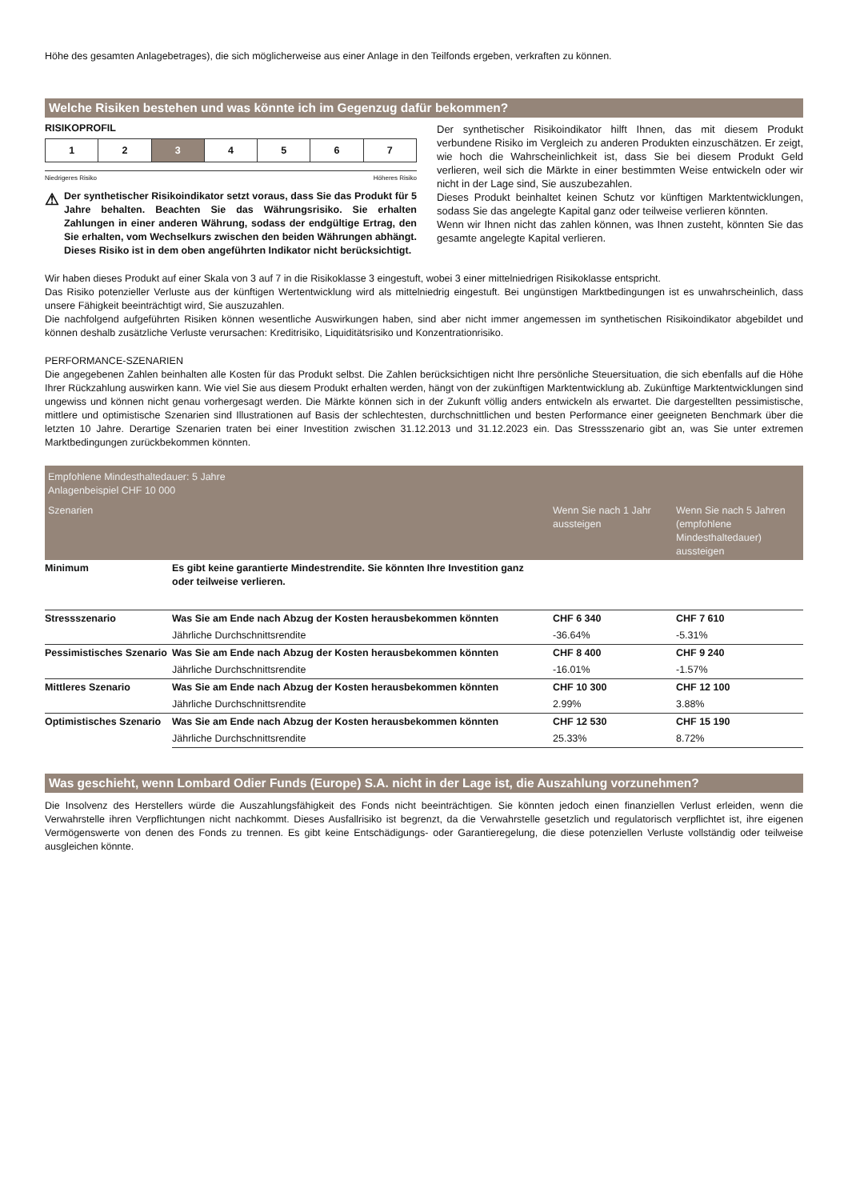Höhe des gesamten Anlagebetrages), die sich möglicherweise aus einer Anlage in den Teilfonds ergeben, verkraften zu können.
Welche Risiken bestehen und was könnte ich im Gegenzug dafür bekommen?
RISIKOPROFIL
| 1 | 2 | 3 | 4 | 5 | 6 | 7 |
Niedrigeres Risiko Höheres Risiko
⚠
Der synthetischer Risikoindikator setzt voraus, dass Sie das Produkt für 5 Jahre behalten. Beachten Sie das Währungsrisiko. Sie erhalten Zahlungen in einer anderen Währung, sodass der endgültige Ertrag, den Sie erhalten, vom Wechselkurs zwischen den beiden Währungen abhängt. Dieses Risiko ist in dem oben angeführten Indikator nicht berücksichtigt.
Der synthetischer Risikoindikator hilft Ihnen, das mit diesem Produkt verbundene Risiko im Vergleich zu anderen Produkten einzuschätzen. Er zeigt, wie hoch die Wahrscheinlichkeit ist, dass Sie bei diesem Produkt Geld verlieren, weil sich die Märkte in einer bestimmten Weise entwickeln oder wir nicht in der Lage sind, Sie auszubezahlen.
Dieses Produkt beinhaltet keinen Schutz vor künftigen Marktentwicklungen, sodass Sie das angelegte Kapital ganz oder teilweise verlieren könnten.
Wenn wir Ihnen nicht das zahlen können, was Ihnen zusteht, könnten Sie das gesamte angelegte Kapital verlieren.
Wir haben dieses Produkt auf einer Skala von 3 auf 7 in die Risikoklasse 3 eingestuft, wobei 3 einer mittelniedrigen Risikoklasse entspricht.
Das Risiko potenzieller Verluste aus der künftigen Wertentwicklung wird als mittelniedrig eingestuft. Bei ungünstigen Marktbedingungen ist es unwahrscheinlich, dass unsere Fähigkeit beeinträchtigt wird, Sie auszuzahlen.
Die nachfolgend aufgeführten Risiken können wesentliche Auswirkungen haben, sind aber nicht immer angemessen im synthetischen Risikoindikator abgebildet und können deshalb zusätzliche Verluste verursachen: Kreditrisiko, Liquiditätsrisiko und Konzentrationrisiko.
PERFORMANCE-SZENARIEN
Die angegebenen Zahlen beinhalten alle Kosten für das Produkt selbst. Die Zahlen berücksichtigen nicht Ihre persönliche Steuersituation, die sich ebenfalls auf die Höhe Ihrer Rückzahlung auswirken kann. Wie viel Sie aus diesem Produkt erhalten werden, hängt von der zukünftigen Marktentwicklung ab. Zukünftige Marktentwicklungen sind ungewiss und können nicht genau vorhergesagt werden. Die Märkte können sich in der Zukunft völlig anders entwickeln als erwartet. Die dargestellten pessimistische, mittlere und optimistische Szenarien sind Illustrationen auf Basis der schlechtesten, durchschnittlichen und besten Performance einer geeigneten Benchmark über die letzten 10 Jahre. Derartige Szenarien traten bei einer Investition zwischen 31.12.2013 und 31.12.2023 ein. Das Stressszenario gibt an, was Sie unter extremen Marktbedingungen zurückbekommen könnten.
| Empfohlene Mindesthaltedauer: 5 Jahre Anlagenbeispiel CHF 10 000 | | | |
| Szenarien | | Wenn Sie nach 1 Jahr aussteigen | Wenn Sie nach 5 Jahren (empfohlene Mindesthaltedauer) aussteigen |
| Minimum | Es gibt keine garantierte Mindestrendite. Sie könnten Ihre Investition ganz oder teilweise verlieren. | | |
| Stressszenario | Was Sie am Ende nach Abzug der Kosten herausbekommen könnten | CHF 6 340 | CHF 7 610 |
| | Jährliche Durchschnittsrendite | -36.64% | -5.31% |
| Pessimistisches Szenario | Was Sie am Ende nach Abzug der Kosten herausbekommen könnten | CHF 8 400 | CHF 9 240 |
| | Jährliche Durchschnittsrendite | -16.01% | -1.57% |
| Mittleres Szenario | Was Sie am Ende nach Abzug der Kosten herausbekommen könnten | CHF 10 300 | CHF 12 100 |
| | Jährliche Durchschnittsrendite | 2.99% | 3.88% |
| Optimistisches Szenario | Was Sie am Ende nach Abzug der Kosten herausbekommen könnten | CHF 12 530 | CHF 15 190 |
| | Jährliche Durchschnittsrendite | 25.33% | 8.72% |
Was geschieht, wenn Lombard Odier Funds (Europe) S.A. nicht in der Lage ist, die Auszahlung vorzunehmen?
Die Insolvenz des Herstellers würde die Auszahlungsfähigkeit des Fonds nicht beeinträchtigen. Sie könnten jedoch einen finanziellen Verlust erleiden, wenn die Verwahrstelle ihren Verpflichtungen nicht nachkommt. Dieses Ausfallrisiko ist begrenzt, da die Verwahrstelle gesetzlich und regulatorisch verpflichtet ist, ihre eigenen Vermögenswerte von denen des Fonds zu trennen. Es gibt keine Entschädigungs- oder Garantieregelung, die diese potenziellen Verluste vollständig oder teilweise ausgleichen könnte.